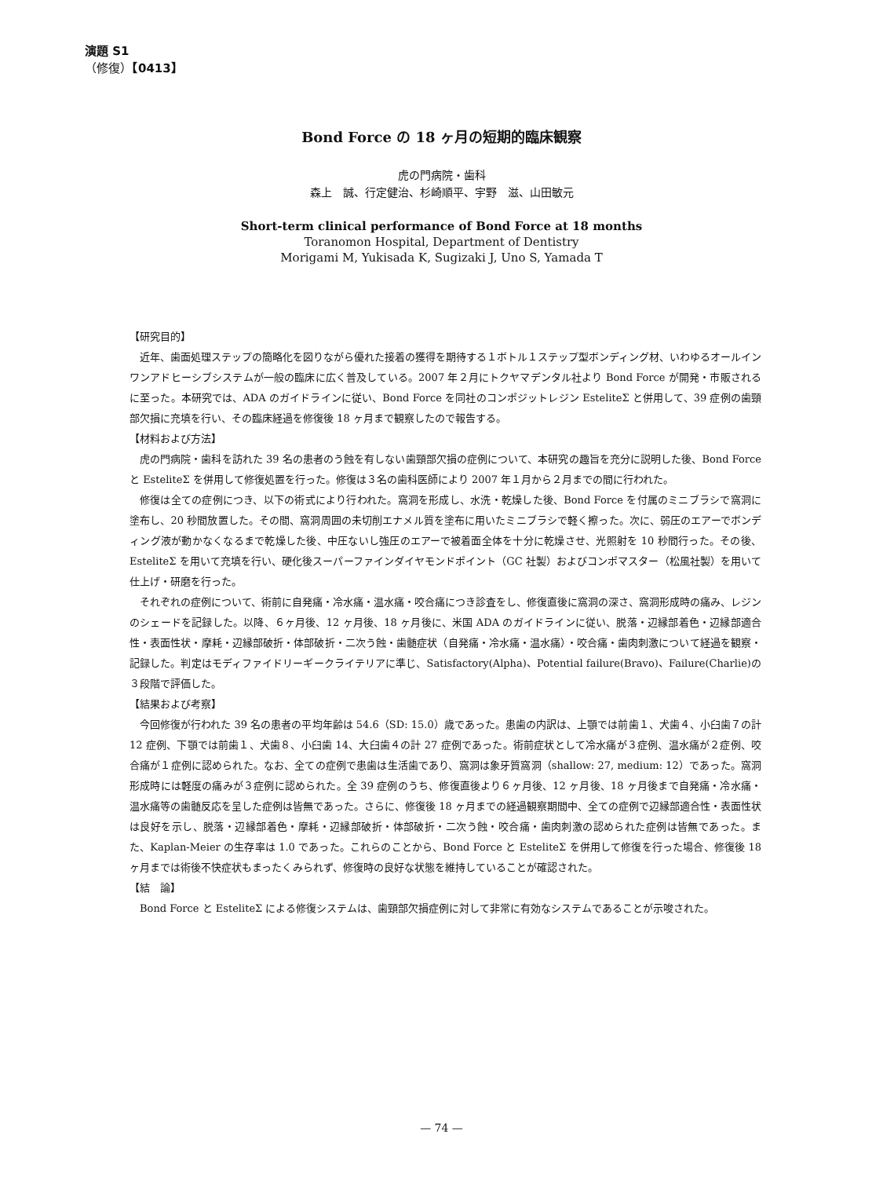演題 S1
（修復）【0413】
Bond Force の 18 ヶ月の短期的臨床観察
虎の門病院・歯科
森上　誠、行定健治、杉崎順平、宇野　滋、山田敏元
Short-term clinical performance of Bond Force at 18 months
Toranomon Hospital, Department of Dentistry
Morigami M, Yukisada K, Sugizaki J, Uno S, Yamada T
【研究目的】
近年、歯面処理ステップの簡略化を図りながら優れた接着の獲得を期待する１ボトル１ステップ型ボンディング材、いわゆるオールインワンアドヒーシブシステムが一般の臨床に広く普及している。2007 年２月にトクヤマデンタル社より Bond Force が開発・市販されるに至った。本研究では、ADA のガイドラインに従い、Bond Force を同社のコンポジットレジン EsteliteΣ と併用して、39 症例の歯頸部欠損に充填を行い、その臨床経過を修復後 18 ヶ月まで観察したので報告する。
【材料および方法】
虎の門病院・歯科を訪れた 39 名の患者のう蝕を有しない歯頸部欠損の症例について、本研究の趣旨を充分に説明した後、Bond Force と EsteliteΣ を併用して修復処置を行った。修復は３名の歯科医師により 2007 年１月から２月までの間に行われた。
修復は全ての症例につき、以下の術式により行われた。窩洞を形成し、水洗・乾燥した後、Bond Force を付属のミニブラシで窩洞に塗布し、20 秒間放置した。その間、窩洞周囲の未切削エナメル質を塗布に用いたミニブラシで軽く擦った。次に、弱圧のエアーでボンディング液が動かなくなるまで乾燥した後、中圧ないし強圧のエアーで被着面全体を十分に乾燥させ、光照射を 10 秒間行った。その後、EsteliteΣ を用いて充填を行い、硬化後スーパーファインダイヤモンドポイント（GC 社製）およびコンポマスター（松風社製）を用いて仕上げ・研磨を行った。
それぞれの症例について、術前に自発痛・冷水痛・温水痛・咬合痛につき診査をし、修復直後に窩洞の深さ、窩洞形成時の痛み、レジンのシェードを記録した。以降、６ヶ月後、12 ヶ月後、18 ヶ月後に、米国 ADA のガイドラインに従い、脱落・辺縁部着色・辺縁部適合性・表面性状・摩耗・辺縁部破折・体部破折・二次う蝕・歯髄症状（自発痛・冷水痛・温水痛）・咬合痛・歯肉刺激について経過を観察・記録した。判定はモディファイドリーギークライテリアに準じ、Satisfactory(Alpha)、Potential failure(Bravo)、Failure(Charlie)の３段階で評価した。
【結果および考察】
今回修復が行われた 39 名の患者の平均年齢は 54.6（SD: 15.0）歳であった。患歯の内訳は、上顎では前歯１、犬歯４、小臼歯７の計 12 症例、下顎では前歯１、犬歯８、小臼歯 14、大臼歯４の計 27 症例であった。術前症状として冷水痛が３症例、温水痛が２症例、咬合痛が１症例に認められた。なお、全ての症例で患歯は生活歯であり、窩洞は象牙質窩洞（shallow: 27, medium: 12）であった。窩洞形成時には軽度の痛みが３症例に認められた。全 39 症例のうち、修復直後より６ヶ月後、12 ヶ月後、18 ヶ月後まで自発痛・冷水痛・温水痛等の歯髄反応を呈した症例は皆無であった。さらに、修復後 18 ヶ月までの経過観察期間中、全ての症例で辺縁部適合性・表面性状は良好を示し、脱落・辺縁部着色・摩耗・辺縁部破折・体部破折・二次う蝕・咬合痛・歯肉刺激の認められた症例は皆無であった。また、Kaplan-Meier の生存率は 1.0 であった。これらのことから、Bond Force と EsteliteΣ を併用して修復を行った場合、修復後 18 ヶ月までは術後不快症状もまったくみられず、修復時の良好な状態を維持していることが確認された。
【結　論】
Bond Force と EsteliteΣ による修復システムは、歯頸部欠損症例に対して非常に有効なシステムであることが示唆された。
— 74 —